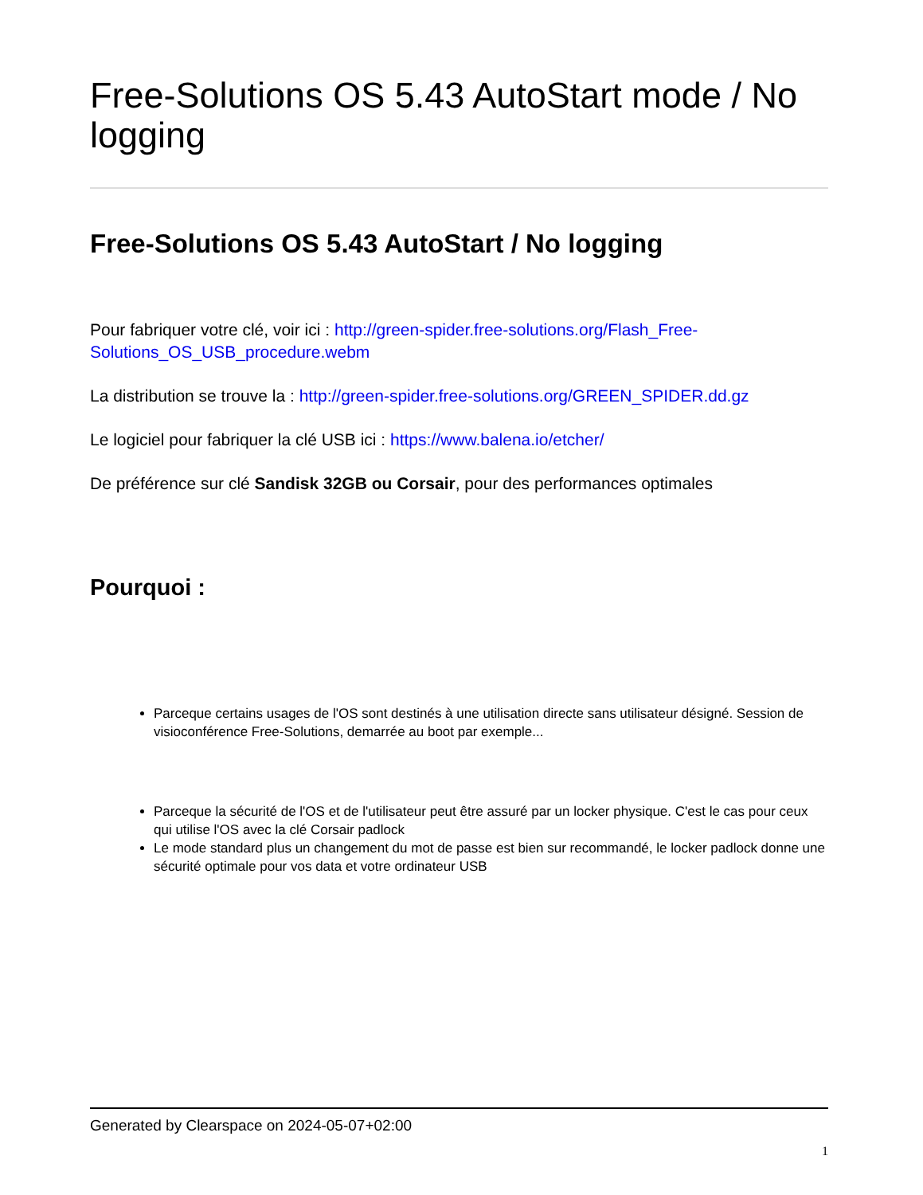Free-Solutions OS 5.43 AutoStart mode / No logging
Free-Solutions OS 5.43 AutoStart / No logging
Pour fabriquer votre clé, voir ici : http://green-spider.free-solutions.org/Flash_Free-Solutions_OS_USB_procedure.webm
La distribution se trouve la : http://green-spider.free-solutions.org/GREEN_SPIDER.dd.gz
Le logiciel pour fabriquer la clé USB ici : https://www.balena.io/etcher/
De préférence sur clé Sandisk 32GB ou Corsair, pour des performances optimales
Pourquoi :
Parceque certains usages de l'OS sont destinés à une utilisation directe sans utilisateur désigné. Session de visioconférence Free-Solutions, demarrée au boot par exemple...
Parceque la sécurité de l'OS et de l'utilisateur peut être assuré par un locker physique. C'est le cas pour ceux qui utilise l'OS avec la clé Corsair padlock
Le mode standard plus un changement du mot de passe est bien sur recommandé, le locker padlock donne une sécurité optimale pour vos data et votre ordinateur USB
Generated by Clearspace on 2024-05-07+02:00
1